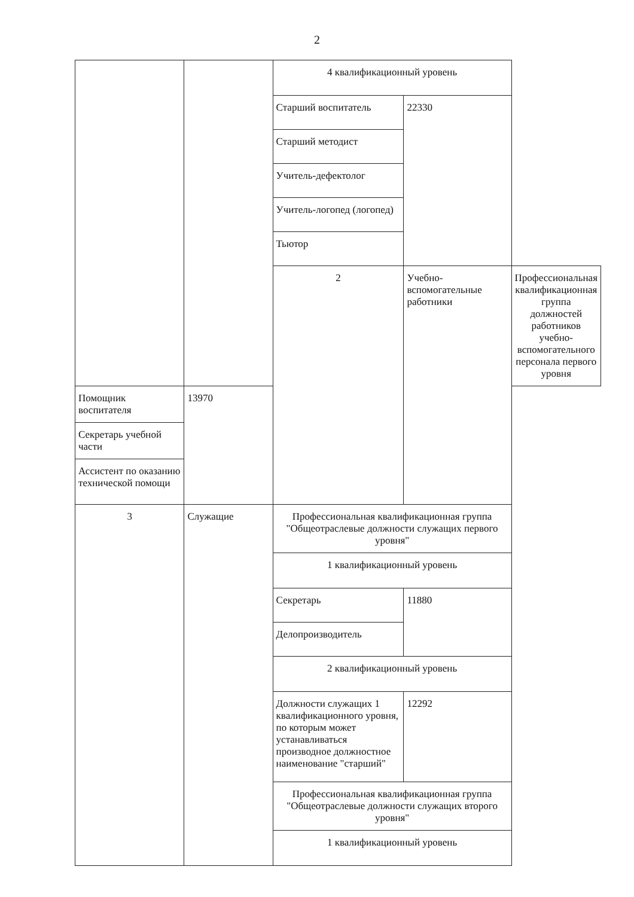2
| | | 4 квалификационный уровень | | |
| | | Старший воспитатель | 22330 | |
| | | Старший методист | | |
| | | Учитель-дефектолог | | |
| | | Учитель-логопед (логопед) | | |
| | | Тьютор | | |
| | | 2 | Учебно-вспомогательные работники | Профессиональная квалификационная группа должностей работников учебно-вспомогательного персонала первого уровня |
| Помощник воспитателя | 13970 | | | |
| Секретарь учебной части | | | | |
| Ассистент по оказанию технической помощи | | | | |
| 3 | Служащие | Профессиональная квалификационная группа "Общеотраслевые должности служащих первого уровня" | | |
| | | 1 квалификационный уровень | | |
| | | Секретарь | 11880 | |
| | | Делопроизводитель | | |
| | | 2 квалификационный уровень | | |
| | | Должности служащих 1 квалификационного уровня, по которым может устанавливаться производное должностное наименование "старший" | 12292 | |
| | | Профессиональная квалификационная группа "Общеотраслевые должности служащих второго уровня" | | |
| | | 1 квалификационный уровень | | |